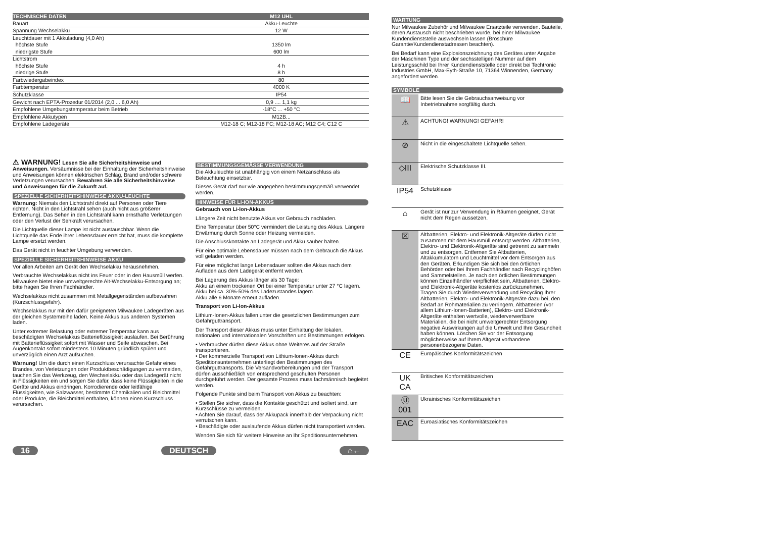| TECHNISCHE DATEN | M12 UHL |
| --- | --- |
| Bauart | Akku-Leuchte |
| Spannung Wechselakku | 12 W |
| Leuchtdauer mit 1 Akkuladung (4,0 Ah) | |
| höchste Stufe | 1350 lm |
| niedrigste Stufe | 600 lm |
| Lichtstrom | |
| höchste Stufe | 4 h |
| niedrige Stufe | 8 h |
| Farbwiedergabeindex | 80 |
| Farbtemperatur | 4000 K |
| Schutzklasse | IP54 |
| Gewicht nach EPTA-Prozedur 01/2014 (2,0 ... 6,0 Ah) | 0,9 .... 1,1 kg |
| Empfohlene Umgebungstemperatur beim Betrieb | -18°C ... +50 °C |
| Empfohlene Akkutypen | M12B... |
| Empfohlene Ladegeräte | M12-18 C; M12-18 FC; M12-18 AC; M12 C4; C12 C |
⚠ WARNUNG! Lesen Sie alle Sicherheitshinweise und Anweisungen. Versäumnisse bei der Einhaltung der Sicherheitshinweise und Anweisungen können elektrischen Schlag, Brand und/oder schwere Verletzungen verursachen. Bewahren Sie alle Sicherheitshinweise und Anweisungen für die Zukunft auf.
SPEZIELLE SICHERHEITSHINWEISE AKKU-LEUCHTE
Warnung: Niemals den Lichtstrahl direkt auf Personen oder Tiere richten. Nicht in den Lichtstrahl sehen (auch nicht aus größerer Entfernung). Das Sehen in den Lichtstrahl kann ernsthafte Verletzungen oder den Verlust der Sehkraft verursachen.
Die Lichtquelle dieser Lampe ist nicht austauschbar. Wenn die Lichtquelle das Ende ihrer Lebensdauer erreicht hat, muss die komplette Lampe ersetzt werden.
Das Gerät nicht in feuchter Umgebung verwenden.
SPEZIELLE SICHERHEITSHINWEISE AKKU
Vor allen Arbeiten am Gerät den Wechselakku herausnehmen.
Verbrauchte Wechselakkus nicht ins Feuer oder in den Hausmüll werfen. Milwaukee bietet eine umweltgerechte Alt-Wechselakku-Entsorgung an; bitte fragen Sie Ihren Fachhändler.
Wechselakkus nicht zusammen mit Metallgegenständen aufbewahren (Kurzschlussgefahr).
Wechselakkus nur mit den dafür geeigneten Milwaukee Ladegeräten aus der gleichen Systemreihe laden. Keine Akkus aus anderen Systemen laden.
Unter extremer Belastung oder extremer Temperatur kann aus beschädigten Wechselakkus Batterieflüssigkeit auslaufen. Bei Berührung mit Batterieflüssigkeit sofort mit Wasser und Seife abwaschen. Bei Augenkontakt sofort mindestens 10 Minuten gründlich spülen und unverzüglich einen Arzt aufsuchen.
Warnung! Um die durch einen Kurzschluss verursachte Gefahr eines Brandes, von Verletzungen oder Produktbeschädigungen zu vermeiden, tauchen Sie das Werkzeug, den Wechselakku oder das Ladegerät nicht in Flüssigkeiten ein und sorgen Sie dafür, dass keine Flüssigkeiten in die Geräte und Akkus eindringen. Korrodierende oder leitfähige Flüssigkeiten, wie Salzwasser, bestimmte Chemikalien und Bleichmittel oder Produkte, die Bleichmittel enthalten, können einen Kurzschluss verursachen.
BESTIMMUNGSGEMÄSSE VERWENDUNG
Die Akkuleuchte ist unabhängig von einem Netzanschluss als Beleuchtung einsetzbar.
Dieses Gerät darf nur wie angegeben bestimmungsgemäß verwendet werden.
HINWEISE FÜR LI-ION-AKKUS
Gebrauch von Li-Ion-Akkus
Längere Zeit nicht benutzte Akkus vor Gebrauch nachladen.
Eine Temperatur über 50°C vermindert die Leistung des Akkus. Längere Erwärmung durch Sonne oder Heizung vermeiden.
Die Anschlusskontakte an Ladegerät und Akku sauber halten.
Für eine optimale Lebensdauer müssen nach dem Gebrauch die Akkus voll geladen werden.
Für eine möglichst lange Lebensdauer sollten die Akkus nach dem Aufladen aus dem Ladegerät entfernt werden.
Bei Lagerung des Akkus länger als 30 Tage:
Akku an einem trockenen Ort bei einer Temperatur unter 27 °C lagern.
Akku bei ca. 30%-50% des Ladezustandes lagern.
Akku alle 6 Monate erneut aufladen.
Transport von Li-Ion-Akkus
Lithium-Ionen-Akkus fallen unter die gesetzlichen Bestimmungen zum Gefahrguttransport.
Der Transport dieser Akkus muss unter Einhaltung der lokalen, nationalen und internationalen Vorschriften und Bestimmungen erfolgen.
• Verbraucher dürfen diese Akkus ohne Weiteres auf der Straße transportieren.
• Der kommerzielle Transport von Lithium-Ionen-Akkus durch Speditionsunternehmen unterliegt den Bestimmungen des Gefahrguttransports. Die Versandvorbereitungen und der Transport dürfen ausschließlich von entsprechend geschulten Personen durchgeführt werden. Der gesamte Prozess muss fachmännisch begleitet werden.
Folgende Punkte sind beim Transport von Akkus zu beachten:
• Stellen Sie sicher, dass die Kontakte geschützt und isoliert sind, um Kurzschlüsse zu vermeiden.
• Achten Sie darauf, dass der Akkupack innerhalb der Verpackung nicht verrutschen kann.
• Beschädigte oder auslaufende Akkus dürfen nicht transportiert werden.
Wenden Sie sich für weitere Hinweise an Ihr Speditionsunternehmen.
16 DEUTSCH ⌂←
WARTUNG
Nur Milwaukee Zubehör und Milwaukee Ersatzteile verwenden. Bauteile, deren Austausch nicht beschrieben wurde, bei einer Milwaukee Kundendienststelle auswechseln lassen (Broschüre Garantie/Kundendienstadressen beachten).
Bei Bedarf kann eine Explosionszeichnung des Gerätes unter Angabe der Maschinen Type und der sechsstelligen Nummer auf dem Leistungsschild bei Ihrer Kundendienststelle oder direkt bei Techtronic Industries GmbH, Max-Eyth-Straße 10, 71364 Winnenden, Germany angefordert werden.
SYMBOLE
| 📖 | Bitte lesen Sie die Gebrauchsanweisung vor Inbetriebnahme sorgfältig durch. |
| ⚠ | ACHTUNG! WARNUNG! GEFAHR! |
| ⊘ | Nicht in die eingeschaltete Lichtquelle sehen. |
| ◇III | Elektrische Schutzklasse III. |
| IP54 | Schutzklasse |
| ⌂ | Gerät ist nur zur Verwendung in Räumen geeignet, Gerät nicht dem Regen aussetzen. |
| ☒ | Altbatterien, Elektro- und Elektronik-Altgeräte dürfen nicht zusammen mit dem Hausmüll entsorgt werden. Altbatterien, Elektro- und Elektronik-Altgeräte sind getrennt zu sammeln und zu entsorgen. Entfernen Sie Altbatterien, Altakkumulatorn und Leuchtmittel vor dem Entsorgen aus den Geräten. Erkundigen Sie sich bei den örtlichen Behörden oder bei Ihrem Fachhändler nach Recyclinghöfen und Sammelstellen. Je nach den örtlichen Bestimmungen können Einzelhändler verpflichtet sein, Altbatterien, Elektro- und Elektronik-Altgeräte kostenlos zurückzunehmen. Tragen Sie durch Wiederverwendung und Recycling Ihrer Altbatterien, Elektro- und Elektronik-Altgeräte dazu bei, den Bedarf an Rohmaterialien zu verringern. Altbatterien (vor allem Lithium-Ionen-Batterien), Elektro- und Elektronik-Altgeräte enthalten wertvolle, wiederverwertbare Materialien, die bei nicht umweltgerechter Entsorgung negative Auswirkungen auf die Umwelt und Ihre Gesundheit haben können. Löschen Sie vor der Entsorgung möglicherweise auf Ihrem Altgerät vorhandene personenbezogene Daten. |
| CE | Europäisches Konformitätszeichen |
| UK CA | Britisches Konformitätszeichen |
| Ⓤ 001 | Ukrainisches Konformitätszeichen |
| EAC | Euroasiatisches Konformitätszeichen |